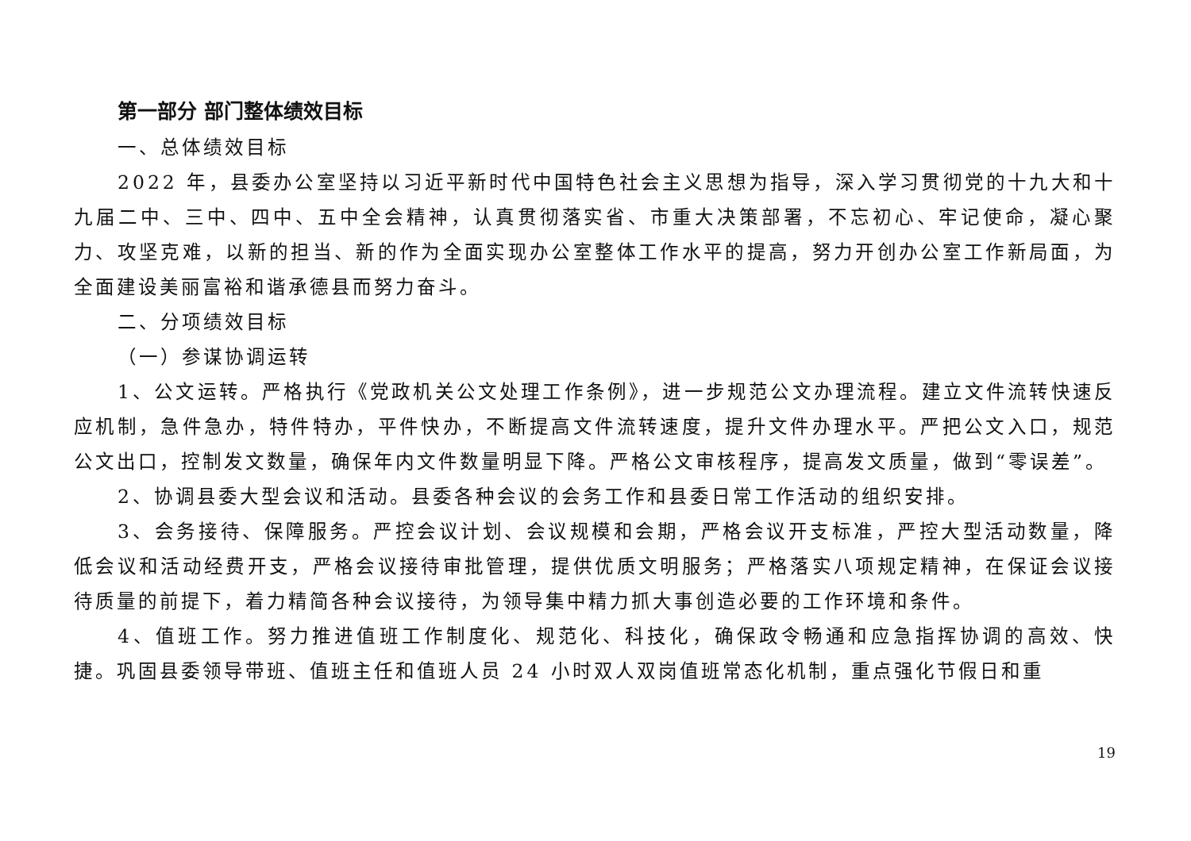第一部分 部门整体绩效目标
一、总体绩效目标
2022 年，县委办公室坚持以习近平新时代中国特色社会主义思想为指导，深入学习贯彻党的十九大和十九届二中、三中、四中、五中全会精神，认真贯彻落实省、市重大决策部署，不忘初心、牢记使命，凝心聚力、攻坚克难，以新的担当、新的作为全面实现办公室整体工作水平的提高，努力开创办公室工作新局面，为全面建设美丽富裕和谐承德县而努力奋斗。
二、分项绩效目标
（一）参谋协调运转
1、公文运转。严格执行《党政机关公文处理工作条例》，进一步规范公文办理流程。建立文件流转快速反应机制，急件急办，特件特办，平件快办，不断提高文件流转速度，提升文件办理水平。严把公文入口，规范公文出口，控制发文数量，确保年内文件数量明显下降。严格公文审核程序，提高发文质量，做到“零误差”。
2、协调县委大型会议和活动。县委各种会议的会务工作和县委日常工作活动的组织安排。
3、会务接待、保障服务。严控会议计划、会议规模和会期，严格会议开支标准，严控大型活动数量，降低会议和活动经费开支，严格会议接待审批管理，提供优质文明服务；严格落实八项规定精神，在保证会议接待质量的前提下，着力精简各种会议接待，为领导集中精力抓大事创造必要的工作环境和条件。
4、值班工作。努力推进值班工作制度化、规范化、科技化，确保政令畅通和应急指挥协调的高效、快捷。巩固县委领导带班、值班主任和值班人员 24 小时双人双岗值班常态化机制，重点强化节假日和重
19